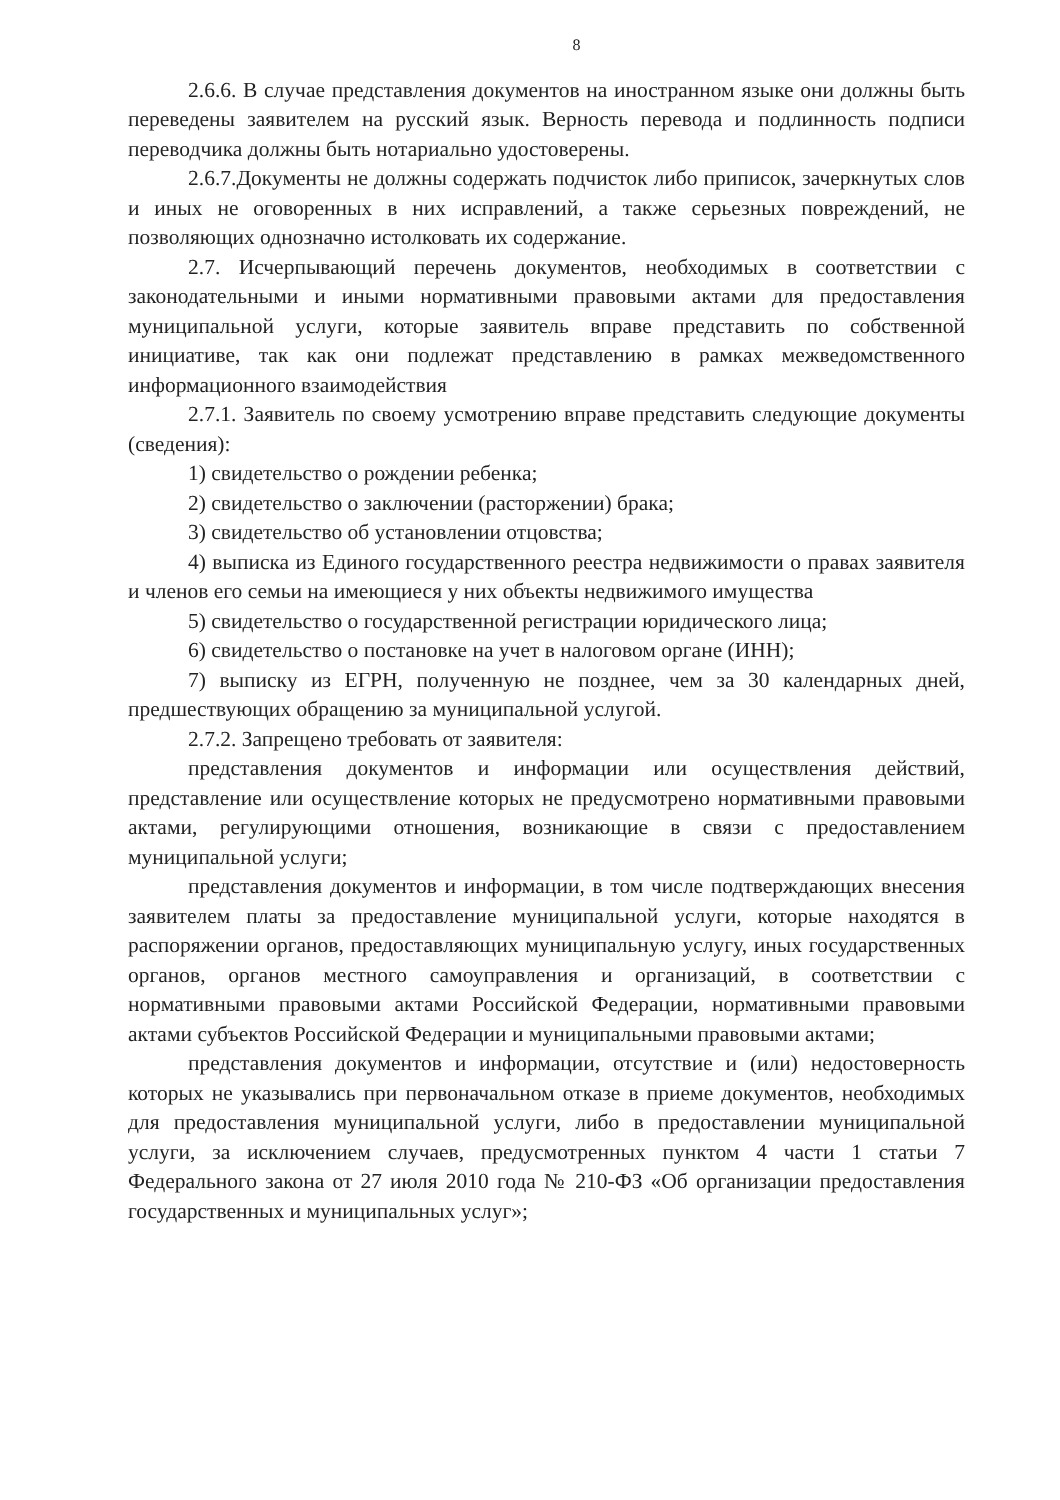8
2.6.6. В случае представления документов на иностранном языке они должны быть переведены заявителем на русский язык. Верность перевода и подлинность подписи переводчика должны быть нотариально удостоверены.
2.6.7.Документы не должны содержать подчисток либо приписок, зачеркнутых слов и иных не оговоренных в них исправлений, а также серьезных повреждений, не позволяющих однозначно истолковать их содержание.
2.7. Исчерпывающий перечень документов, необходимых в соответствии с законодательными и иными нормативными правовыми актами для предоставления муниципальной услуги, которые заявитель вправе представить по собственной инициативе, так как они подлежат представлению в рамках межведомственного информационного взаимодействия
2.7.1. Заявитель по своему усмотрению вправе представить следующие документы (сведения):
1) свидетельство о рождении ребенка;
2) свидетельство о заключении (расторжении) брака;
3) свидетельство об установлении отцовства;
4) выписка из Единого государственного реестра недвижимости о правах заявителя и членов его семьи на имеющиеся у них объекты недвижимого имущества
5) свидетельство о государственной регистрации юридического лица;
6) свидетельство о постановке на учет в налоговом органе (ИНН);
7) выписку из ЕГРН, полученную не позднее, чем за 30 календарных дней, предшествующих обращению за муниципальной услугой.
2.7.2. Запрещено требовать от заявителя:
представления документов и информации или осуществления действий, представление или осуществление которых не предусмотрено нормативными правовыми актами, регулирующими отношения, возникающие в связи с предоставлением муниципальной услуги;
представления документов и информации, в том числе подтверждающих внесения заявителем платы за предоставление муниципальной услуги, которые находятся в распоряжении органов, предоставляющих муниципальную услугу, иных государственных органов, органов местного самоуправления и организаций, в соответствии с нормативными правовыми актами Российской Федерации, нормативными правовыми актами субъектов Российской Федерации и муниципальными правовыми актами;
представления документов и информации, отсутствие и (или) недостоверность которых не указывались при первоначальном отказе в приеме документов, необходимых для предоставления муниципальной услуги, либо в предоставлении муниципальной услуги, за исключением случаев, предусмотренных пунктом 4 части 1 статьи 7 Федерального закона от 27 июля 2010 года № 210-ФЗ «Об организации предоставления государственных и муниципальных услуг»;